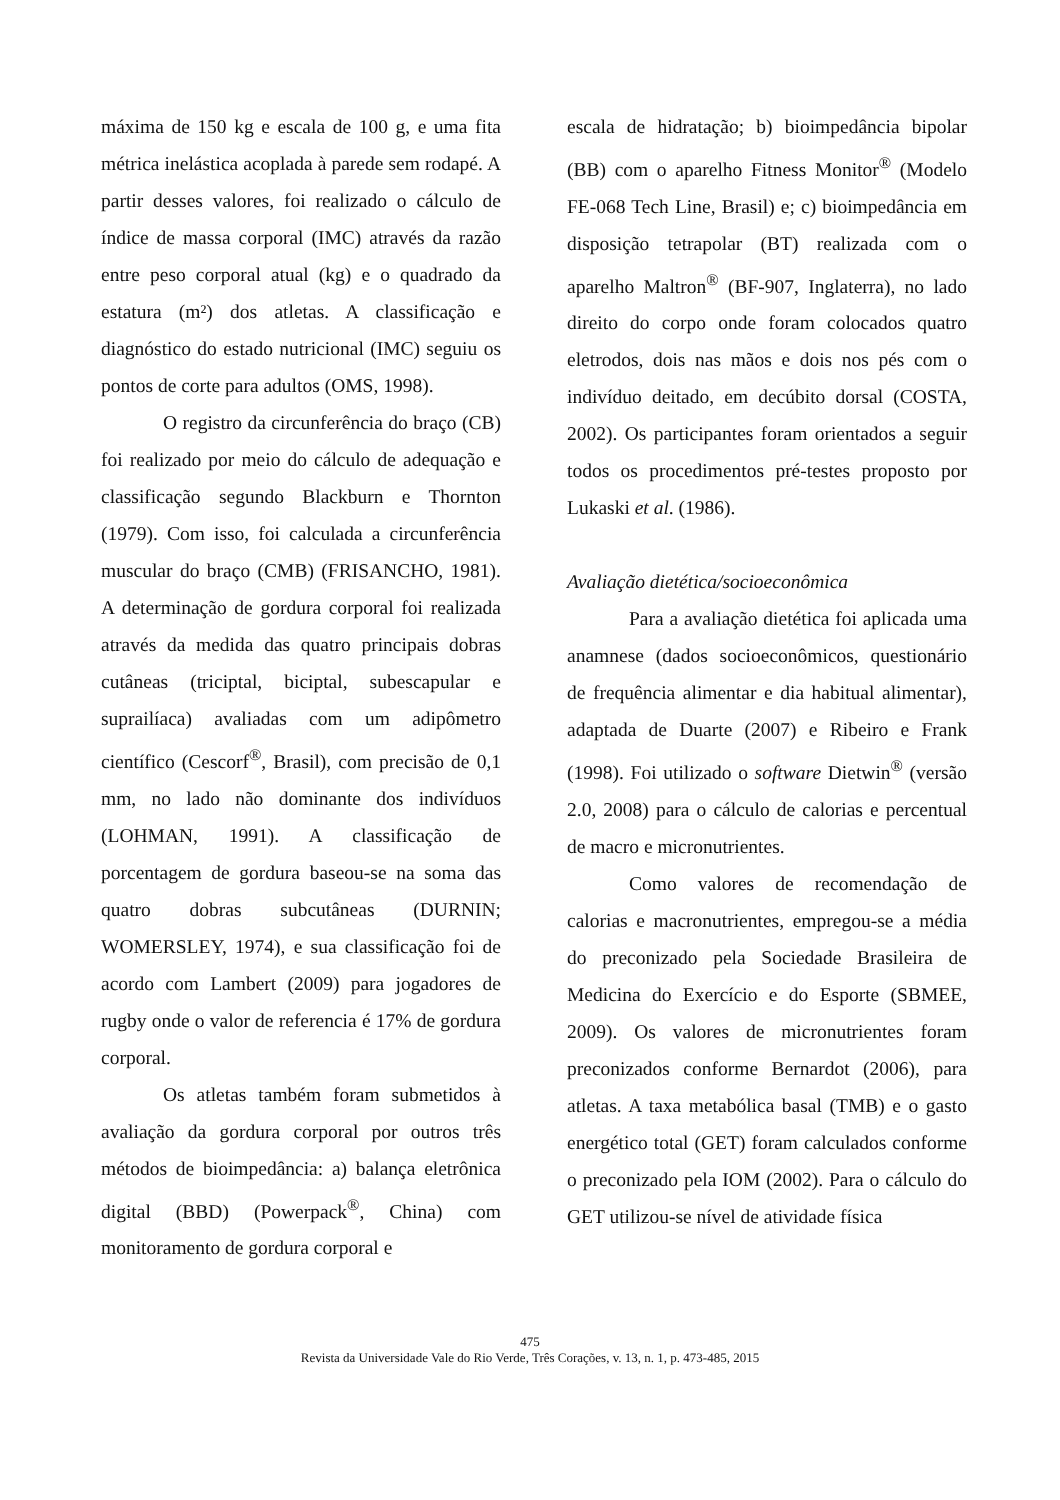máxima de 150 kg e escala de 100 g, e uma fita métrica inelástica acoplada à parede sem rodapé. A partir desses valores, foi realizado o cálculo de índice de massa corporal (IMC) através da razão entre peso corporal atual (kg) e o quadrado da estatura (m²) dos atletas. A classificação e diagnóstico do estado nutricional (IMC) seguiu os pontos de corte para adultos (OMS, 1998).
O registro da circunferência do braço (CB) foi realizado por meio do cálculo de adequação e classificação segundo Blackburn e Thornton (1979). Com isso, foi calculada a circunferência muscular do braço (CMB) (FRISANCHO, 1981). A determinação de gordura corporal foi realizada através da medida das quatro principais dobras cutâneas (triciptal, biciptal, subescapular e suprailíaca) avaliadas com um adipômetro científico (Cescorf<sup>®</sup>, Brasil), com precisão de 0,1 mm, no lado não dominante dos indivíduos (LOHMAN, 1991). A classificação de porcentagem de gordura baseou-se na soma das quatro dobras subcutâneas (DURNIN; WOMERSLEY, 1974), e sua classificação foi de acordo com Lambert (2009) para jogadores de rugby onde o valor de referencia é 17% de gordura corporal.
Os atletas também foram submetidos à avaliação da gordura corporal por outros três métodos de bioimpedância: a) balança eletrônica digital (BBD) (Powerpack<sup>®</sup>, China) com monitoramento de gordura corporal e
escala de hidratação; b) bioimpedância bipolar (BB) com o aparelho Fitness Monitor<sup>®</sup> (Modelo FE-068 Tech Line, Brasil) e; c) bioimpedância em disposição tetrapolar (BT) realizada com o aparelho Maltron<sup>®</sup> (BF-907, Inglaterra), no lado direito do corpo onde foram colocados quatro eletrodos, dois nas mãos e dois nos pés com o indivíduo deitado, em decúbito dorsal (COSTA, 2002). Os participantes foram orientados a seguir todos os procedimentos pré-testes proposto por Lukaski et al. (1986).
Avaliação dietética/socioeconômica
Para a avaliação dietética foi aplicada uma anamnese (dados socioeconômicos, questionário de frequência alimentar e dia habitual alimentar), adaptada de Duarte (2007) e Ribeiro e Frank (1998). Foi utilizado o software Dietwin<sup>®</sup> (versão 2.0, 2008) para o cálculo de calorias e percentual de macro e micronutrientes.
Como valores de recomendação de calorias e macronutrientes, empregou-se a média do preconizado pela Sociedade Brasileira de Medicina do Exercício e do Esporte (SBMEE, 2009). Os valores de micronutrientes foram preconizados conforme Bernardot (2006), para atletas. A taxa metabólica basal (TMB) e o gasto energético total (GET) foram calculados conforme o preconizado pela IOM (2002). Para o cálculo do GET utilizou-se nível de atividade física
475
Revista da Universidade Vale do Rio Verde, Três Corações, v. 13, n. 1, p. 473-485, 2015